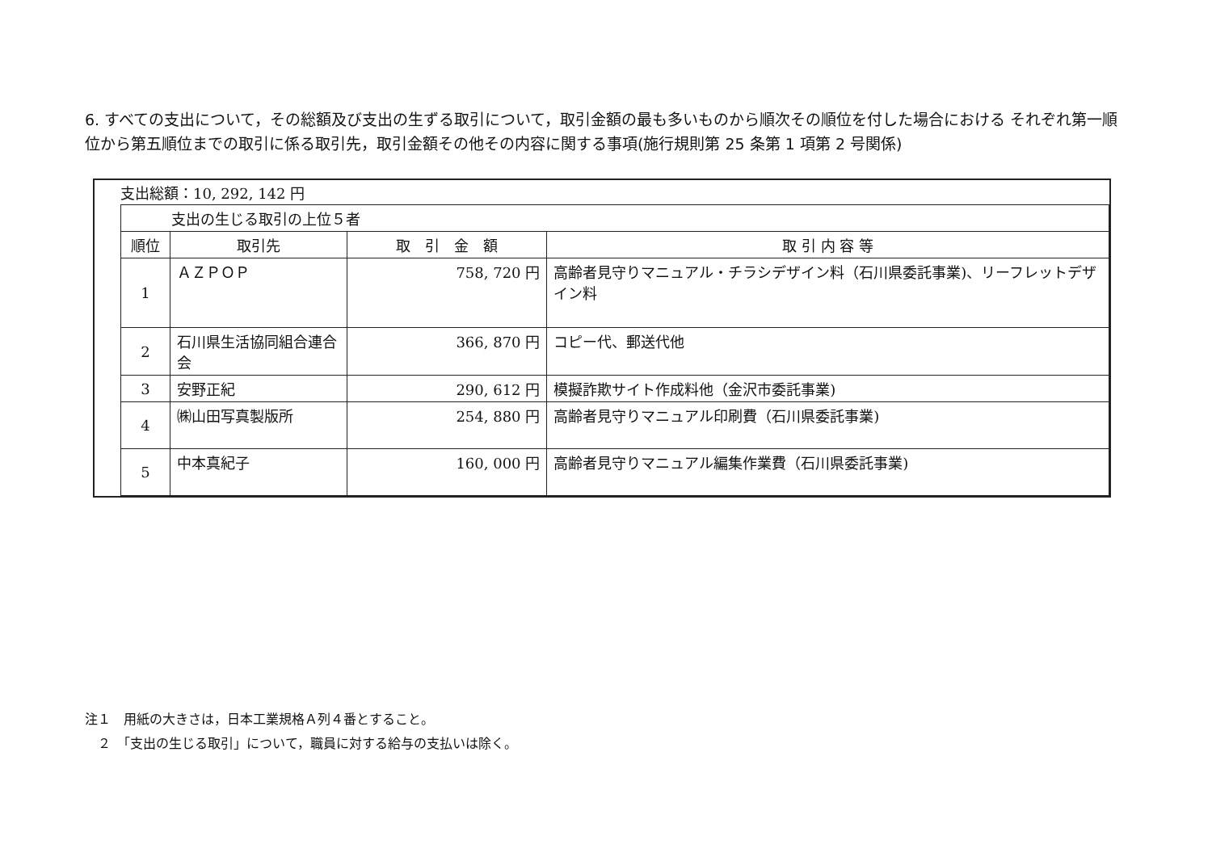6. すべての支出について，その総額及び支出の生ずる取引について，取引金額の最も多いものから順次その順位を付した場合における それぞれ第一順位から第五順位までの取引に係る取引先，取引金額その他その内容に関する事項(施行規則第 25 条第 1 項第 2 号関係)
支出総額：10, 292, 142 円
| 支出の生じる取引の上位５者 | | | |
| 順位 | 取引先 | 取 引 金 額 | 取 引 内 容 等 |
| 1 | ＡＺＰＯＰ | 758, 720 円 | 高齢者見守りマニュアル・チラシデザイン料（石川県委託事業)、リーフレットデザイン料 |
| 2 | 石川県生活協同組合連合会 | 366, 870 円 | コピー代、郵送代他 |
| 3 | 安野正紀 | 290, 612 円 | 模擬詐欺サイト作成料他（金沢市委託事業) |
| 4 | ㈱山田写真製版所 | 254, 880 円 | 高齢者見守りマニュアル印刷費（石川県委託事業) |
| 5 | 中本真紀子 | 160, 000 円 | 高齢者見守りマニュアル編集作業費（石川県委託事業) |
注１　用紙の大きさは，日本工業規格Ａ列４番とすること。
　２　「支出の生じる取引」について，職員に対する給与の支払いは除く。